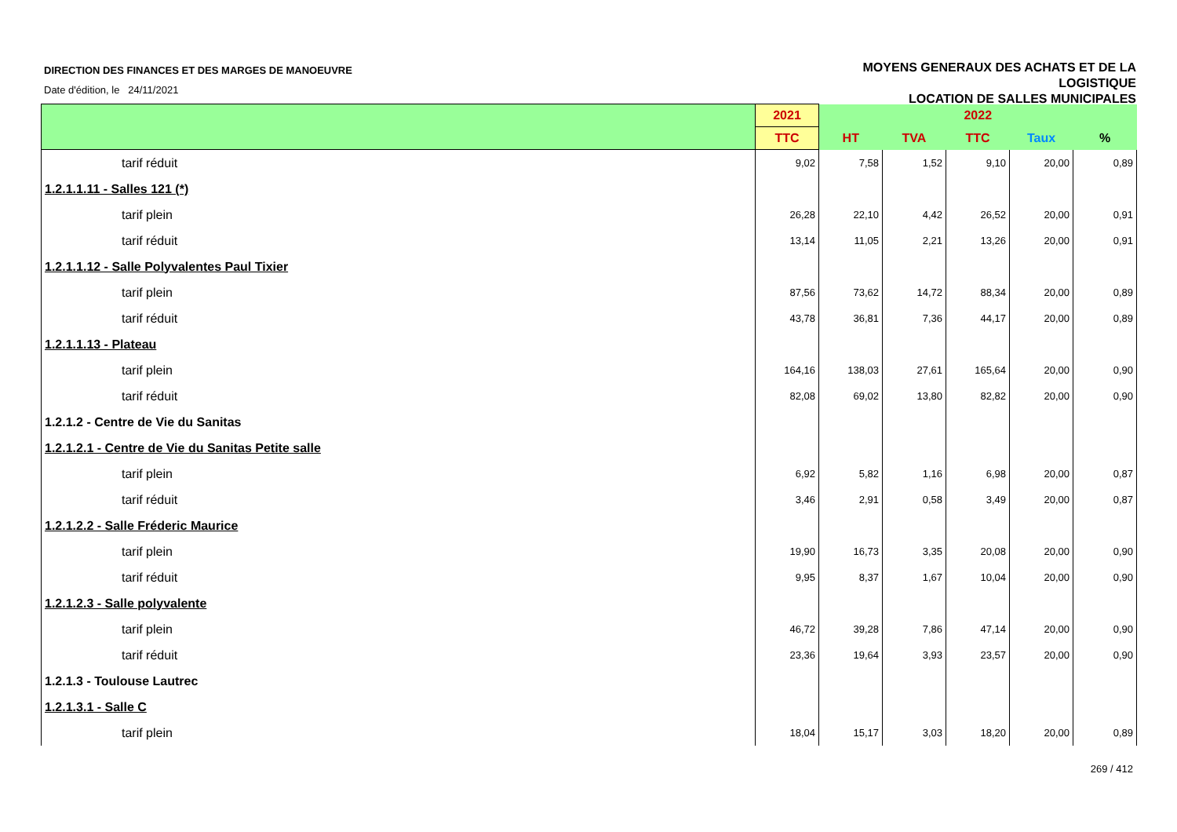DIRECTION DES FINANCES ET DES MARGES DE MANOEUVRE
Date d'édition, le 24/11/2021
MOYENS GENERAUX DES ACHATS ET DE LA
LOGISTIQUE
LOCATION DE SALLES MUNICIPALES
| | 2021 | 2022 | | | | |
| --- | --- | --- | --- | --- | --- | --- |
| | TTC | HT | TVA | TTC | Taux | % |
| tarif réduit | 9,02 | 7,58 | 1,52 | 9,10 | 20,00 | 0,89 |
| 1.2.1.1.11 - Salles 121 (*) | | | | | | |
| tarif plein | 26,28 | 22,10 | 4,42 | 26,52 | 20,00 | 0,91 |
| tarif réduit | 13,14 | 11,05 | 2,21 | 13,26 | 20,00 | 0,91 |
| 1.2.1.1.12 - Salle Polyvalentes Paul Tixier | | | | | | |
| tarif plein | 87,56 | 73,62 | 14,72 | 88,34 | 20,00 | 0,89 |
| tarif réduit | 43,78 | 36,81 | 7,36 | 44,17 | 20,00 | 0,89 |
| 1.2.1.1.13 - Plateau | | | | | | |
| tarif plein | 164,16 | 138,03 | 27,61 | 165,64 | 20,00 | 0,90 |
| tarif réduit | 82,08 | 69,02 | 13,80 | 82,82 | 20,00 | 0,90 |
| 1.2.1.2 - Centre de Vie du Sanitas | | | | | | |
| 1.2.1.2.1 - Centre de Vie du Sanitas Petite salle | | | | | | |
| tarif plein | 6,92 | 5,82 | 1,16 | 6,98 | 20,00 | 0,87 |
| tarif réduit | 3,46 | 2,91 | 0,58 | 3,49 | 20,00 | 0,87 |
| 1.2.1.2.2 - Salle Fréderic Maurice | | | | | | |
| tarif plein | 19,90 | 16,73 | 3,35 | 20,08 | 20,00 | 0,90 |
| tarif réduit | 9,95 | 8,37 | 1,67 | 10,04 | 20,00 | 0,90 |
| 1.2.1.2.3 - Salle polyvalente | | | | | | |
| tarif plein | 46,72 | 39,28 | 7,86 | 47,14 | 20,00 | 0,90 |
| tarif réduit | 23,36 | 19,64 | 3,93 | 23,57 | 20,00 | 0,90 |
| 1.2.1.3 - Toulouse Lautrec | | | | | | |
| 1.2.1.3.1 - Salle C | | | | | | |
| tarif plein | 18,04 | 15,17 | 3,03 | 18,20 | 20,00 | 0,89 |
269 / 412